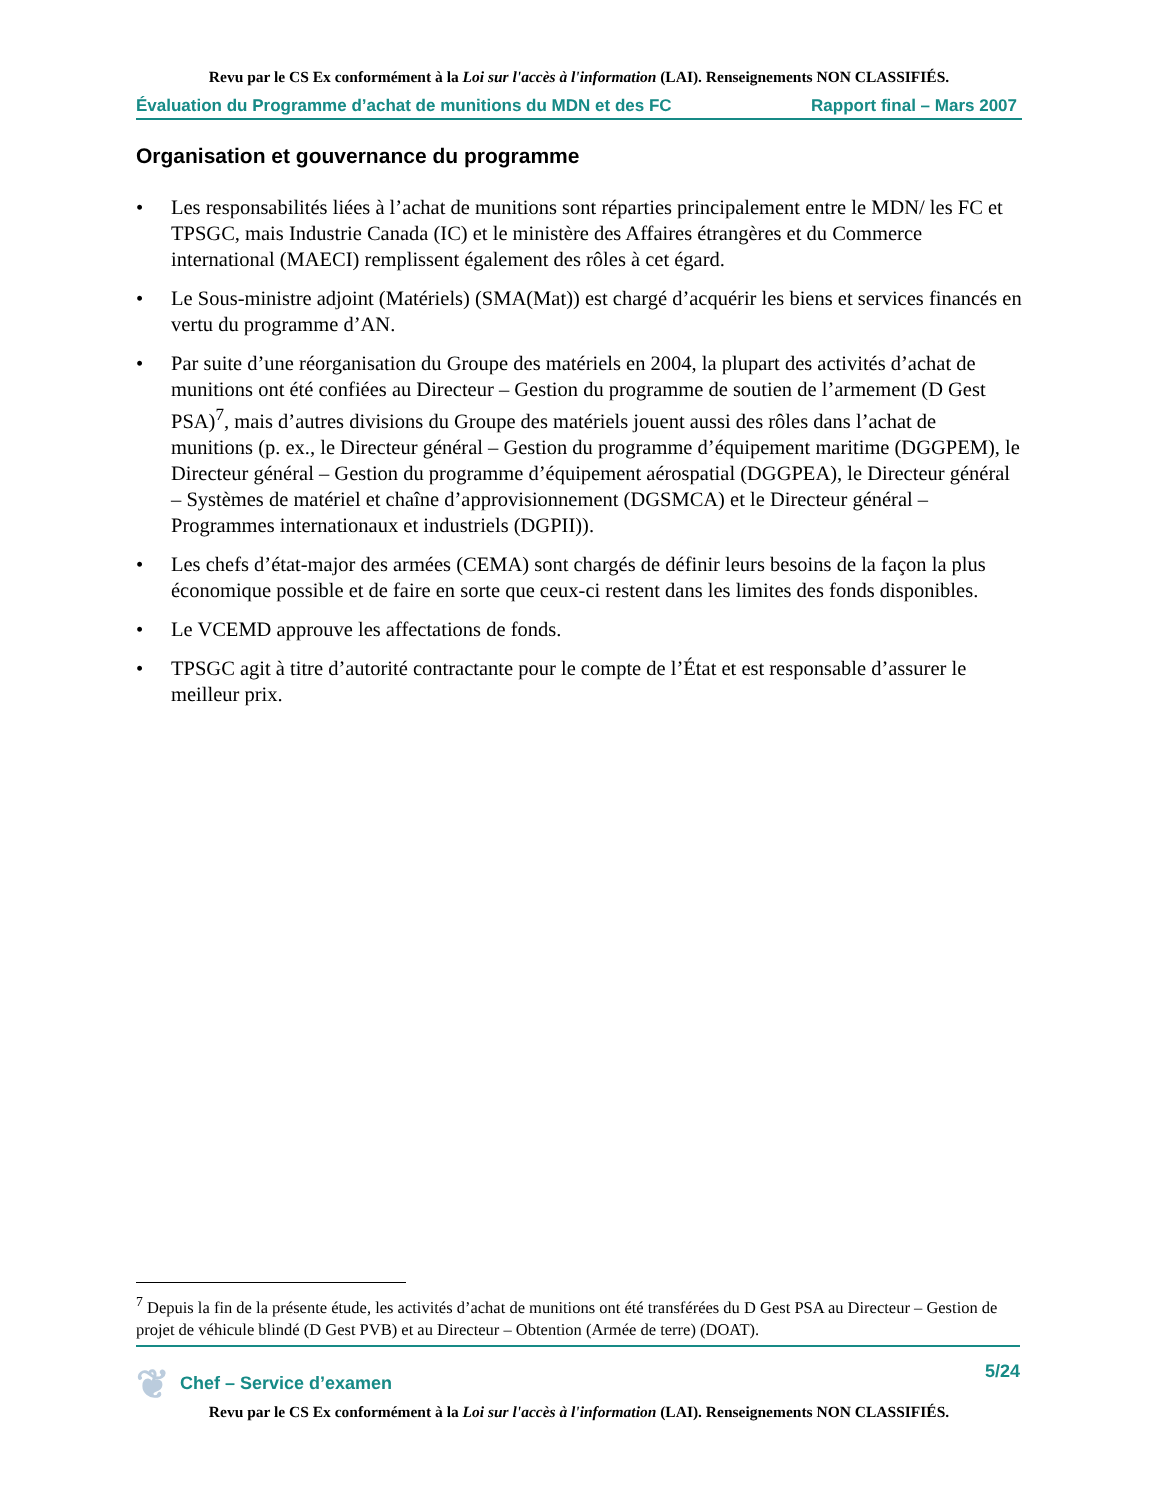Revu par le CS Ex conformément à la Loi sur l'accès à l'information (LAI). Renseignements NON CLASSIFIÉS.
Évaluation du Programme d’achat de munitions du MDN et des FC Rapport final – Mars 2007
Organisation et gouvernance du programme
• Les responsabilités liées à l’achat de munitions sont réparties principalement entre le MDN/ les FC et TPSGC, mais Industrie Canada (IC) et le ministère des Affaires étrangères et du Commerce international (MAECI) remplissent également des rôles à cet égard.
• Le Sous-ministre adjoint (Matériels) (SMA(Mat)) est chargé d’acquérir les biens et services financés en vertu du programme d’AN.
• Par suite d’une réorganisation du Groupe des matériels en 2004, la plupart des activités d’achat de munitions ont été confiées au Directeur – Gestion du programme de soutien de l’armement (D Gest PSA)<sup>7</sup>, mais d’autres divisions du Groupe des matériels jouent aussi des rôles dans l’achat de munitions (p. ex., le Directeur général – Gestion du programme d’équipement maritime (DGGPEM), le Directeur général – Gestion du programme d’équipement aérospatial (DGGPEA), le Directeur général – Systèmes de matériel et chaîne d’approvisionnement (DGSMCA) et le Directeur général – Programmes internationaux et industriels (DGPII)).
• Les chefs d’état-major des armées (CEMA) sont chargés de définir leurs besoins de la façon la plus économique possible et de faire en sorte que ceux-ci restent dans les limites des fonds disponibles.
• Le VCEMD approuve les affectations de fonds.
• TPSGC agit à titre d’autorité contractante pour le compte de l’État et est responsable d’assurer le meilleur prix.
<sup>7</sup> Depuis la fin de la présente étude, les activités d’achat de munitions ont été transférées du D Gest PSA au Directeur – Gestion de projet de véhicule blindé (D Gest PVB) et au Directeur – Obtention (Armée de terre) (DOAT).
❦ Chef – Service d’examen 5/24
Revu par le CS Ex conformément à la Loi sur l'accès à l'information (LAI). Renseignements NON CLASSIFIÉS.